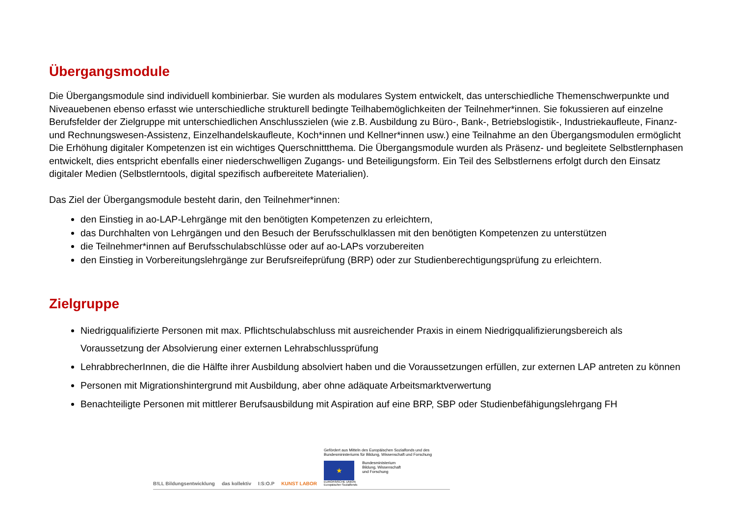Übergangsmodule
Die Übergangsmodule sind individuell kombinierbar. Sie wurden als modulares System entwickelt, das unterschiedliche Themen­schwerpunkte und Niveauebenen ebenso erfasst wie unterschiedliche strukturell bedingte Teilhabemöglichkeiten der Teilnehmer*­innen. Sie fokussieren auf einzelne Berufsfelder der Zielgruppe mit unterschiedlichen Anschlusszielen (wie z.B. Ausbildung zu Büro-, Bank-, Betriebslogistik-, Industriekaufleute, Finanz- und Rechnungswesen-Assistenz, Einzelhandelskaufleute, Koch*innen und Kellner*innen usw.) eine Teilnahme an den Übergangsmodulen ermöglicht Die Erhöhung digitaler Kompetenzen ist ein wichtiges Querschnittthema. Die Übergangsmodule wurden als Präsenz- und begleitete Selbstlernphasen entwickelt, dies entspricht ebenfalls einer niederschwelligen Zugangs- und Beteiligungsform. Ein Teil des Selbstlernens erfolgt durch den Einsatz digitaler Medien (Selbstlerntools, digital spezifisch aufbereitete Materialien).
Das Ziel der Übergangsmodule besteht darin, den Teilnehmer*innen:
den Einstieg in ao-LAP-Lehrgänge mit den benötigten Kompetenzen zu erleichtern,
das Durchhalten von Lehrgängen und den Besuch der Berufsschulklassen mit den benötigten Kompetenzen zu unterstützen
die Teilnehmer*innen auf Berufsschulabschlüsse oder auf ao-LAPs vorzubereiten
den Einstieg in Vorbereitungslehrgänge zur Berufsreifeprüfung (BRP) oder zur Studienberechtigungsprüfung zu erleichtern.
Zielgruppe
Niedrigqualifizierte Personen mit max. Pflichtschulabschluss mit ausreichender Praxis in einem Niedrigqualifizierungsbereich als Voraussetzung der Absolvierung einer externen Lehrabschlussprüfung
LehrabbrecherInnen, die die Hälfte ihrer Ausbildung absolviert haben und die Voraussetzungen erfüllen, zur externen LAP antreten zu können
Personen mit Migrationshintergrund mit Ausbildung, aber ohne adäquate Arbeitsmarktverwertung
Benachteiligte Personen mit mittlerer Berufsausbildung mit Aspiration auf eine BRP, SBP oder Studienbefähigungslehrgang FH
B!LL Bildungsentwicklung das kollektiv I:S:O.P KUNST LABOR
Gefördert aus Mitteln des Europäischen Sozialfonds und des
Bundesministeriums für Bildung, Wissenschaft und Forschung
★
EUROPÄISCHE UNION
Europäischer Sozialfonds
Bundesministerium
Bildung, Wissenschaft
und Forschung